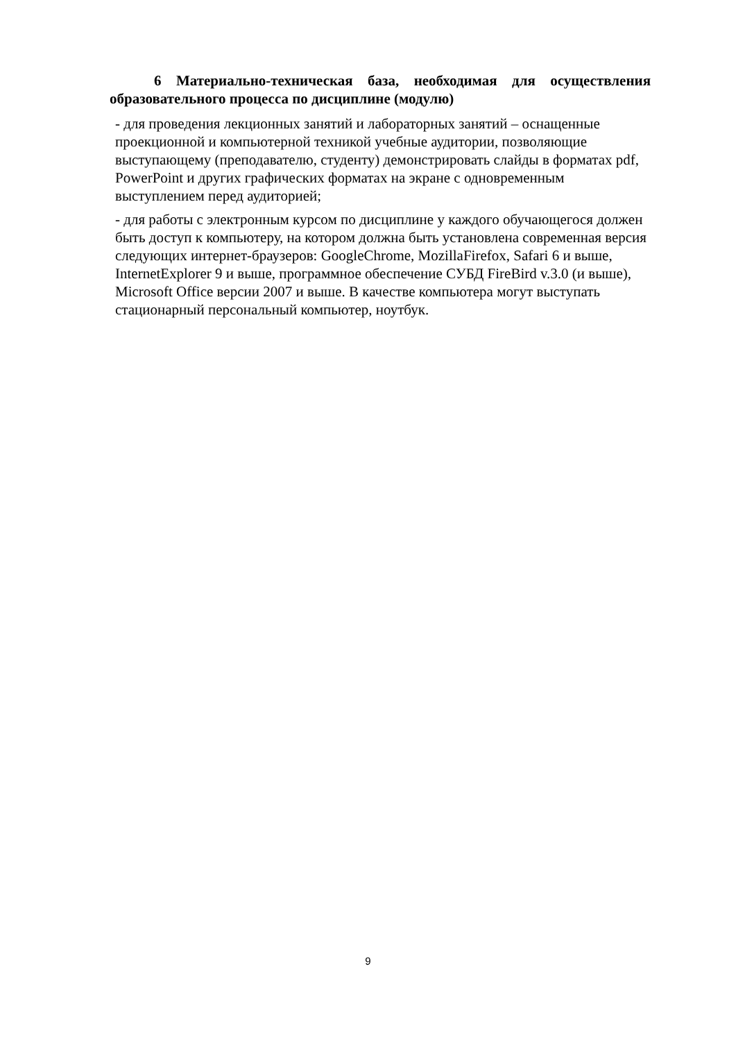6 Материально-техническая база, необходимая для осуществления образовательного процесса по дисциплине (модулю)
- для проведения лекционных занятий и лабораторных занятий – оснащенные проекционной и компьютерной техникой учебные аудитории, позволяющие выступающему (преподавателю, студенту) демонстрировать слайды в форматах pdf, PowerPoint и других графических форматах на экране с одновременным выступлением перед аудиторией;
- для работы с электронным курсом по дисциплине у каждого обучающегося должен быть доступ к компьютеру, на котором должна быть установлена современная версия следующих интернет-браузеров: GoogleChrome, MozillaFirefox, Safari 6 и выше, InternetExplorer 9 и выше, программное обеспечение СУБД FireBird v.3.0 (и выше), Microsoft Office версии 2007 и выше. В качестве компьютера могут выступать стационарный персональный компьютер, ноутбук.
9